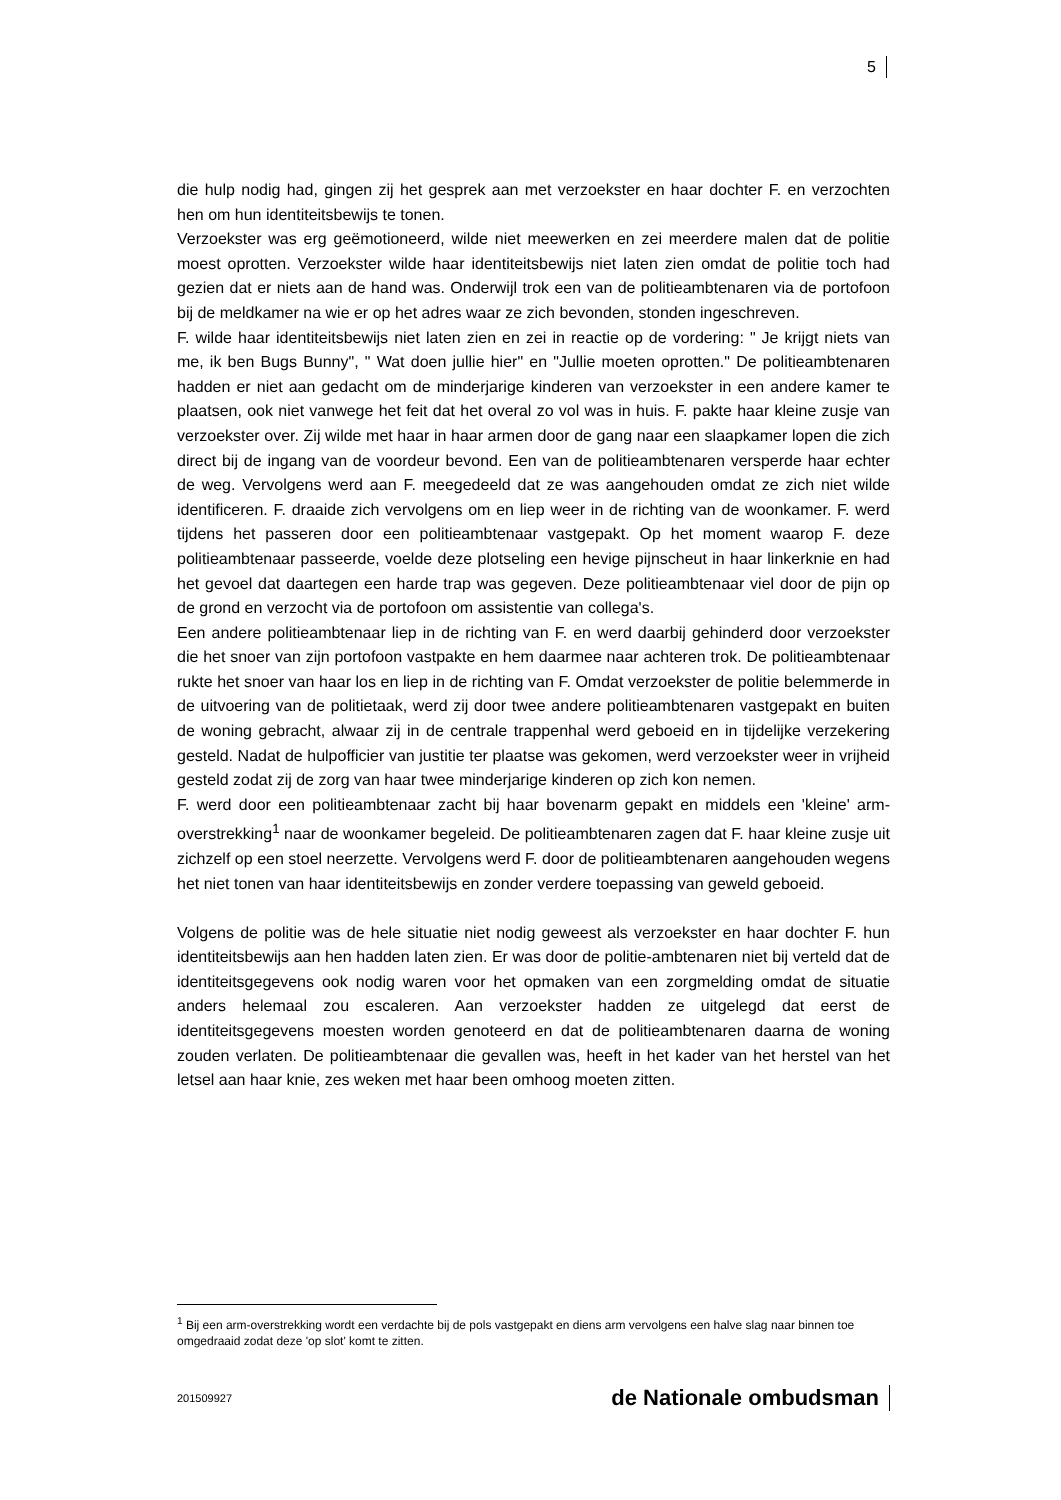5
die hulp nodig had, gingen zij het gesprek aan met verzoekster en haar dochter F. en verzochten hen om hun identiteitsbewijs te tonen.
Verzoekster was erg geëmotioneerd, wilde niet meewerken en zei meerdere malen dat de politie moest oprotten. Verzoekster wilde haar identiteitsbewijs niet laten zien omdat de politie toch had gezien dat er niets aan de hand was. Onderwijl trok een van de politieambtenaren via de portofoon bij de meldkamer na wie er op het adres waar ze zich bevonden, stonden ingeschreven.
F. wilde haar identiteitsbewijs niet laten zien en zei in reactie op de vordering: " Je krijgt niets van me, ik ben Bugs Bunny", " Wat doen jullie hier" en "Jullie moeten oprotten." De politieambtenaren hadden er niet aan gedacht om de minderjarige kinderen van verzoekster in een andere kamer te plaatsen, ook niet vanwege het feit dat het overal zo vol was in huis. F. pakte haar kleine zusje van verzoekster over. Zij wilde met haar in haar armen door de gang naar een slaapkamer lopen die zich direct bij de ingang van de voordeur bevond. Een van de politieambtenaren versperde haar echter de weg. Vervolgens werd aan F. meegedeeld dat ze was aangehouden omdat ze zich niet wilde identificeren. F. draaide zich vervolgens om en liep weer in de richting van de woonkamer. F. werd tijdens het passeren door een politieambtenaar vastgepakt. Op het moment waarop F. deze politieambtenaar passeerde, voelde deze plotseling een hevige pijnscheut in haar linkerknie en had het gevoel dat daartegen een harde trap was gegeven. Deze politieambtenaar viel door de pijn op de grond en verzocht via de portofoon om assistentie van collega's.
Een andere politieambtenaar liep in de richting van F. en werd daarbij gehinderd door verzoekster die het snoer van zijn portofoon vastpakte en hem daarmee naar achteren trok. De politieambtenaar rukte het snoer van haar los en liep in de richting van F. Omdat verzoekster de politie belemmerde in de uitvoering van de politietaak, werd zij door twee andere politieambtenaren vastgepakt en buiten de woning gebracht, alwaar zij in de centrale trappenhal werd geboeid en in tijdelijke verzekering gesteld. Nadat de hulpofficier van justitie ter plaatse was gekomen, werd verzoekster weer in vrijheid gesteld zodat zij de zorg van haar twee minderjarige kinderen op zich kon nemen.
F. werd door een politieambtenaar zacht bij haar bovenarm gepakt en middels een 'kleine' arm-overstrekking<sup>1</sup> naar de woonkamer begeleid. De politieambtenaren zagen dat F. haar kleine zusje uit zichzelf op een stoel neerzette. Vervolgens werd F. door de politieambtenaren aangehouden wegens het niet tonen van haar identiteitsbewijs en zonder verdere toepassing van geweld geboeid.
Volgens de politie was de hele situatie niet nodig geweest als verzoekster en haar dochter F. hun identiteitsbewijs aan hen hadden laten zien. Er was door de politie-ambtenaren niet bij verteld dat de identiteitsgegevens ook nodig waren voor het opmaken van een zorgmelding omdat de situatie anders helemaal zou escaleren. Aan verzoekster hadden ze uitgelegd dat eerst de identiteitsgegevens moesten worden genoteerd en dat de politieambtenaren daarna de woning zouden verlaten. De politieambtenaar die gevallen was, heeft in het kader van het herstel van het letsel aan haar knie, zes weken met haar been omhoog moeten zitten.
<sup>1</sup> Bij een arm-overstrekking wordt een verdachte bij de pols vastgepakt en diens arm vervolgens een halve slag naar binnen toe omgedraaid zodat deze 'op slot' komt te zitten.
201509927 de Nationale ombudsman